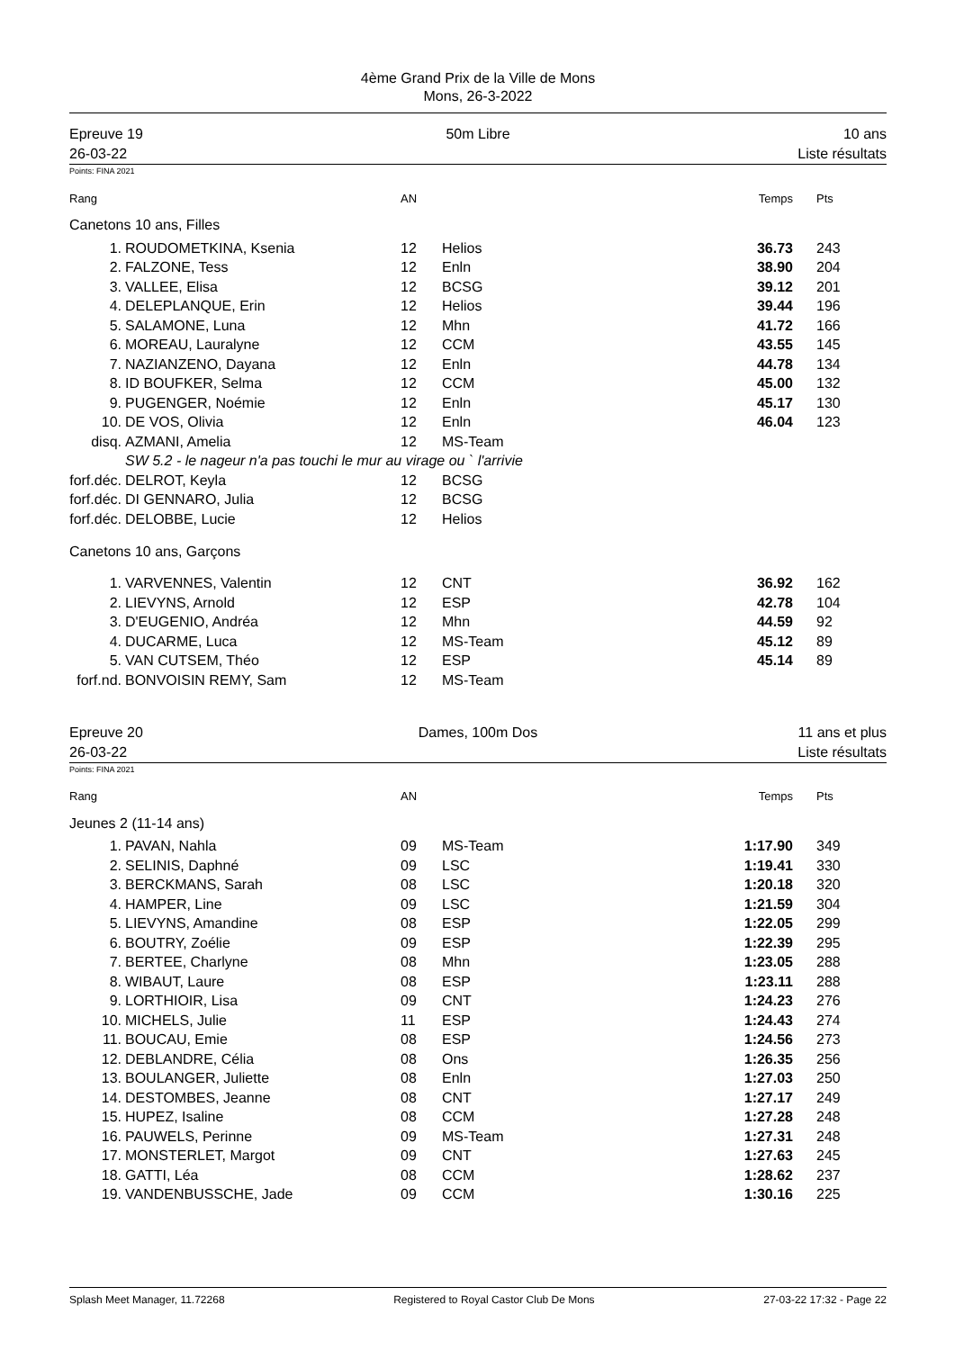4ème Grand Prix de la Ville de Mons
Mons, 26-3-2022
Epreuve 19
26-03-22
50m Libre 10 ans
Liste résultats
Points: FINA 2021
| Rang | | AN | | Temps | Pts |
| Canetons 10 ans, Filles | | | | | |
| 1. | ROUDOMETKINA, Ksenia | 12 | Helios | 36.73 | 243 |
| 2. | FALZONE, Tess | 12 | Enln | 38.90 | 204 |
| 3. | VALLEE, Elisa | 12 | BCSG | 39.12 | 201 |
| 4. | DELEPLANQUE, Erin | 12 | Helios | 39.44 | 196 |
| 5. | SALAMONE, Luna | 12 | Mhn | 41.72 | 166 |
| 6. | MOREAU, Lauralyne | 12 | CCM | 43.55 | 145 |
| 7. | NAZIANZENO, Dayana | 12 | Enln | 44.78 | 134 |
| 8. | ID BOUFKER, Selma | 12 | CCM | 45.00 | 132 |
| 9. | PUGENGER, Noémie | 12 | Enln | 45.17 | 130 |
| 10. | DE VOS, Olivia | 12 | Enln | 46.04 | 123 |
| disq. | AZMANI, Amelia | 12 | MS-Team | | |
| | SW 5.2 - le nageur n'a pas touchi le mur au virage ou ` l'arrivie | | | | |
| forf.déc. | DELROT, Keyla | 12 | BCSG | | |
| forf.déc. | DI GENNARO, Julia | 12 | BCSG | | |
| forf.déc. | DELOBBE, Lucie | 12 | Helios | | |
| Canetons 10 ans, Garçons | | | | | |
| 1. | VARVENNES, Valentin | 12 | CNT | 36.92 | 162 |
| 2. | LIEVYNS, Arnold | 12 | ESP | 42.78 | 104 |
| 3. | D'EUGENIO, Andréa | 12 | Mhn | 44.59 | 92 |
| 4. | DUCARME, Luca | 12 | MS-Team | 45.12 | 89 |
| 5. | VAN CUTSEM, Théo | 12 | ESP | 45.14 | 89 |
| forf.nd. | BONVOISIN REMY, Sam | 12 | MS-Team | | |
Epreuve 20
26-03-22
Dames, 100m Dos 11 ans et plus
Liste résultats
Points: FINA 2021
| Rang | | AN | | Temps | Pts |
| Jeunes 2 (11-14 ans) | | | | | |
| 1. | PAVAN, Nahla | 09 | MS-Team | 1:17.90 | 349 |
| 2. | SELINIS, Daphné | 09 | LSC | 1:19.41 | 330 |
| 3. | BERCKMANS, Sarah | 08 | LSC | 1:20.18 | 320 |
| 4. | HAMPER, Line | 09 | LSC | 1:21.59 | 304 |
| 5. | LIEVYNS, Amandine | 08 | ESP | 1:22.05 | 299 |
| 6. | BOUTRY, Zoélie | 09 | ESP | 1:22.39 | 295 |
| 7. | BERTEE, Charlyne | 08 | Mhn | 1:23.05 | 288 |
| 8. | WIBAUT, Laure | 08 | ESP | 1:23.11 | 288 |
| 9. | LORTHIOIR, Lisa | 09 | CNT | 1:24.23 | 276 |
| 10. | MICHELS, Julie | 11 | ESP | 1:24.43 | 274 |
| 11. | BOUCAU, Emie | 08 | ESP | 1:24.56 | 273 |
| 12. | DEBLANDRE, Célia | 08 | Ons | 1:26.35 | 256 |
| 13. | BOULANGER, Juliette | 08 | Enln | 1:27.03 | 250 |
| 14. | DESTOMBES, Jeanne | 08 | CNT | 1:27.17 | 249 |
| 15. | HUPEZ, Isaline | 08 | CCM | 1:27.28 | 248 |
| 16. | PAUWELS, Perinne | 09 | MS-Team | 1:27.31 | 248 |
| 17. | MONSTERLET, Margot | 09 | CNT | 1:27.63 | 245 |
| 18. | GATTI, Léa | 08 | CCM | 1:28.62 | 237 |
| 19. | VANDENBUSSCHE, Jade | 09 | CCM | 1:30.16 | 225 |
Splash Meet Manager, 11.72268 Registered to Royal Castor Club De Mons 27-03-22 17:32 - Page 22